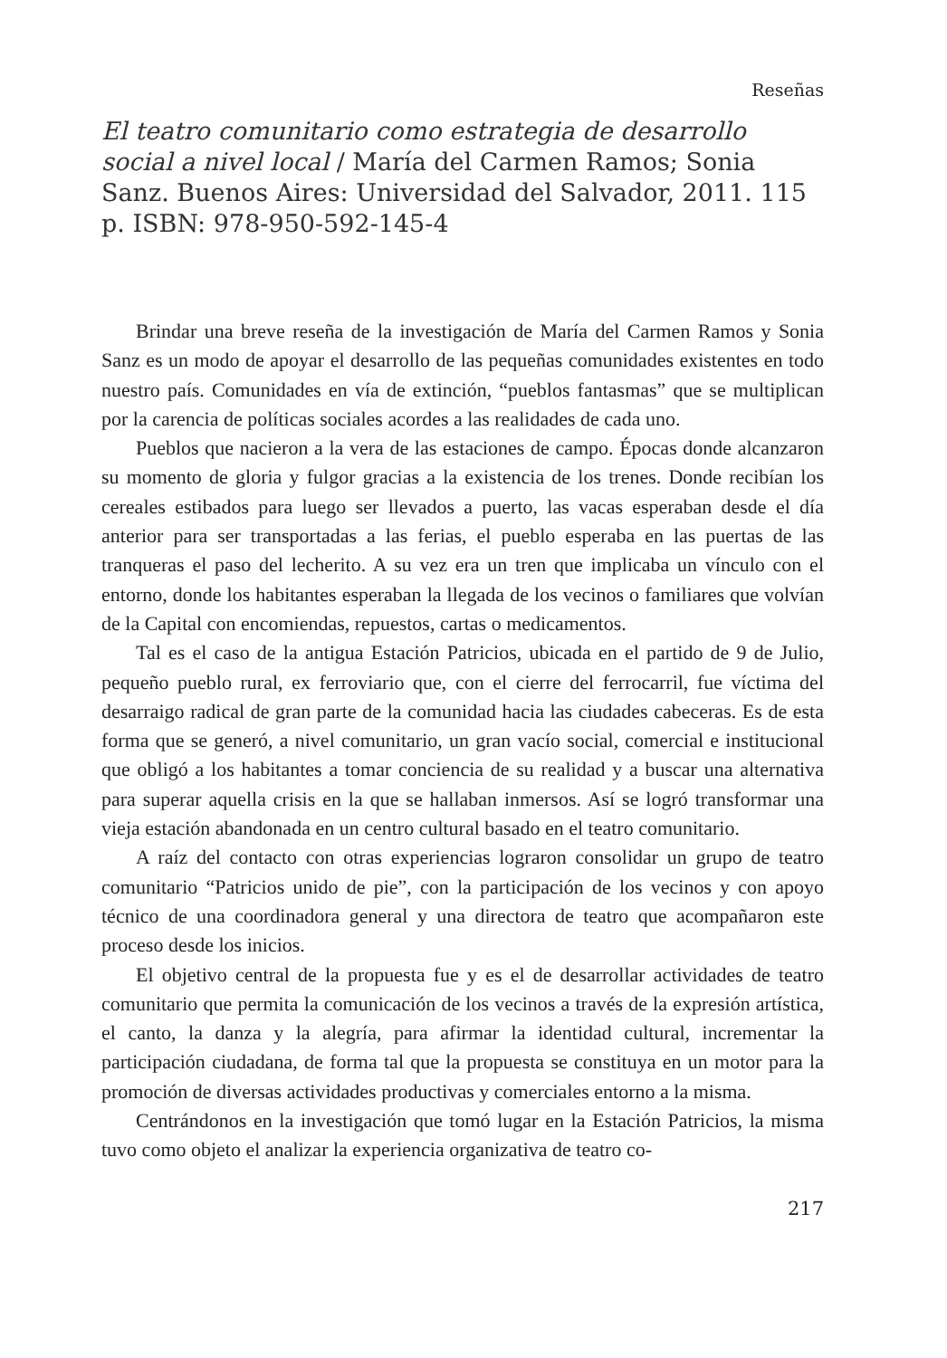Reseñas
El teatro comunitario como estrategia de desarrollo social a nivel local / María del Carmen Ramos; Sonia Sanz. Buenos Aires: Universidad del Salvador, 2011. 115 p. ISBN: 978-950-592-145-4
Brindar una breve reseña de la investigación de María del Carmen Ramos y Sonia Sanz es un modo de apoyar el desarrollo de las pequeñas comunidades existentes en todo nuestro país. Comunidades en vía de extinción, “pueblos fantasmas” que se multiplican por la carencia de políticas sociales acordes a las realidades de cada uno.
Pueblos que nacieron a la vera de las estaciones de campo. Épocas donde alcanzaron su momento de gloria y fulgor gracias a la existencia de los trenes. Donde recibían los cereales estibados para luego ser llevados a puerto, las vacas esperaban desde el día anterior para ser transportadas a las ferias, el pueblo esperaba en las puertas de las tranqueras el paso del lecherito. A su vez era un tren que implicaba un vínculo con el entorno, donde los habitantes esperaban la llegada de los vecinos o familiares que volvían de la Capital con encomiendas, repuestos, cartas o medicamentos.
Tal es el caso de la antigua Estación Patricios, ubicada en el partido de 9 de Julio, pequeño pueblo rural, ex ferroviario que, con el cierre del ferrocarril, fue víctima del desarraigo radical de gran parte de la comunidad hacia las ciudades cabeceras. Es de esta forma que se generó, a nivel comunitario, un gran vacío social, comercial e institucional que obligó a los habitantes a tomar conciencia de su realidad y a buscar una alternativa para superar aquella crisis en la que se hallaban inmersos. Así se logró transformar una vieja estación abandonada en un centro cultural basado en el teatro comunitario.
A raíz del contacto con otras experiencias lograron consolidar un grupo de teatro comunitario “Patricios unido de pie”, con la participación de los vecinos y con apoyo técnico de una coordinadora general y una directora de teatro que acompañaron este proceso desde los inicios.
El objetivo central de la propuesta fue y es el de desarrollar actividades de teatro comunitario que permita la comunicación de los vecinos a través de la expresión artística, el canto, la danza y la alegría, para afirmar la identidad cultural, incrementar la participación ciudadana, de forma tal que la propuesta se constituya en un motor para la promoción de diversas actividades productivas y comerciales entorno a la misma.
Centrándonos en la investigación que tomó lugar en la Estación Patricios, la misma tuvo como objeto el analizar la experiencia organizativa de teatro co-
217